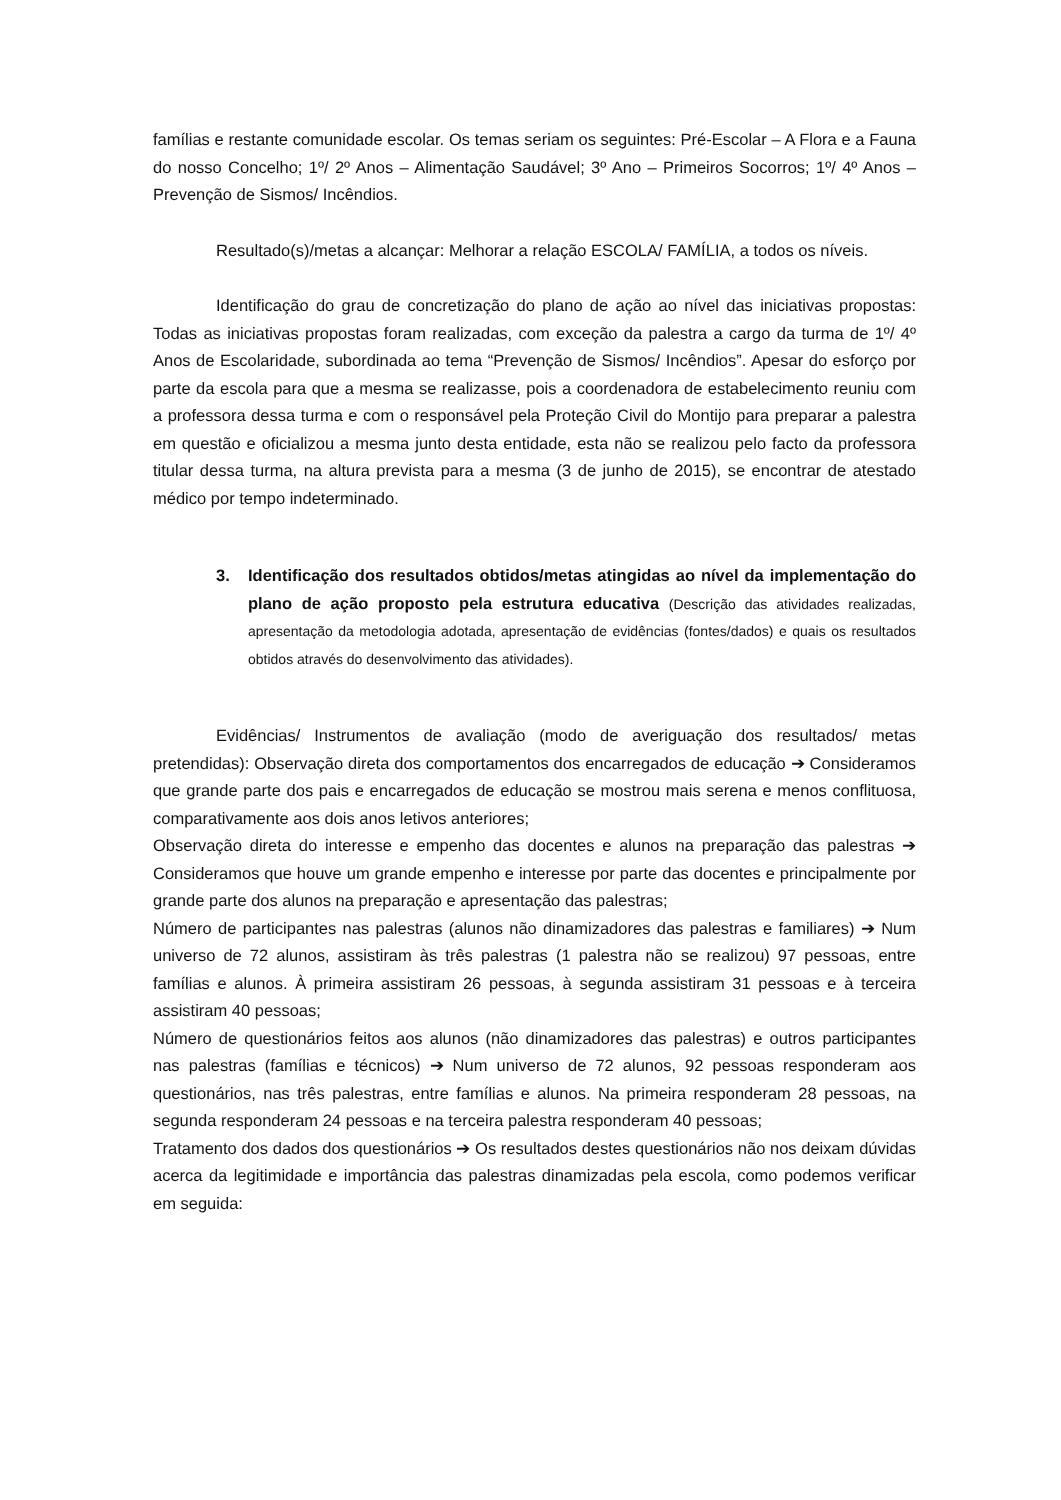famílias e restante comunidade escolar. Os temas seriam os seguintes: Pré-Escolar – A Flora e a Fauna do nosso Concelho; 1º/ 2º Anos – Alimentação Saudável; 3º Ano – Primeiros Socorros; 1º/ 4º Anos – Prevenção de Sismos/ Incêndios.
Resultado(s)/metas a alcançar: Melhorar a relação ESCOLA/ FAMÍLIA, a todos os níveis.
Identificação do grau de concretização do plano de ação ao nível das iniciativas propostas: Todas as iniciativas propostas foram realizadas, com exceção da palestra a cargo da turma de 1º/ 4º Anos de Escolaridade, subordinada ao tema “Prevenção de Sismos/ Incêndios”. Apesar do esforço por parte da escola para que a mesma se realizasse, pois a coordenadora de estabelecimento reuniu com a professora dessa turma e com o responsável pela Proteção Civil do Montijo para preparar a palestra em questão e oficializou a mesma junto desta entidade, esta não se realizou pelo facto da professora titular dessa turma, na altura prevista para a mesma (3 de junho de 2015), se encontrar de atestado médico por tempo indeterminado.
3. Identificação dos resultados obtidos/metas atingidas ao nível da implementação do plano de ação proposto pela estrutura educativa (Descrição das atividades realizadas, apresentação da metodologia adotada, apresentação de evidências (fontes/dados) e quais os resultados obtidos através do desenvolvimento das atividades).
Evidências/ Instrumentos de avaliação (modo de averiguação dos resultados/ metas pretendidas): Observação direta dos comportamentos dos encarregados de educação ➔ Consideramos que grande parte dos pais e encarregados de educação se mostrou mais serena e menos conflituosa, comparativamente aos dois anos letivos anteriores;
Observação direta do interesse e empenho das docentes e alunos na preparação das palestras ➔ Consideramos que houve um grande empenho e interesse por parte das docentes e principalmente por grande parte dos alunos na preparação e apresentação das palestras;
Número de participantes nas palestras (alunos não dinamizadores das palestras e familiares) ➔ Num universo de 72 alunos, assistiram às três palestras (1 palestra não se realizou) 97 pessoas, entre famílias e alunos. À primeira assistiram 26 pessoas, à segunda assistiram 31 pessoas e à terceira assistiram 40 pessoas;
Número de questionários feitos aos alunos (não dinamizadores das palestras) e outros participantes nas palestras (famílias e técnicos) ➔ Num universo de 72 alunos, 92 pessoas responderam aos questionários, nas três palestras, entre famílias e alunos. Na primeira responderam 28 pessoas, na segunda responderam 24 pessoas e na terceira palestra responderam 40 pessoas;
Tratamento dos dados dos questionários ➔ Os resultados destes questionários não nos deixam dúvidas acerca da legitimidade e importância das palestras dinamizadas pela escola, como podemos verificar em seguida: